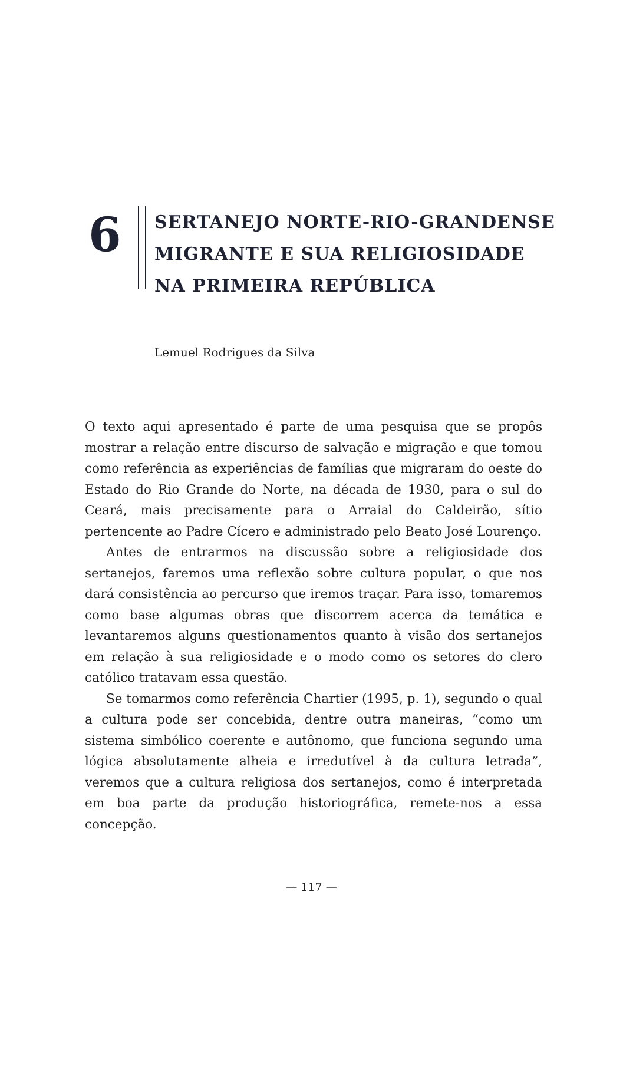6
SERTANEJO NORTE-RIO-GRANDENSE
MIGRANTE E SUA RELIGIOSIDADE
NA PRIMEIRA REPÚBLICA
Lemuel Rodrigues da Silva
O texto aqui apresentado é parte de uma pesquisa que se propôs mostrar a relação entre discurso de salvação e migração e que tomou como referência as experiências de famílias que migraram do oeste do Estado do Rio Grande do Norte, na década de 1930, para o sul do Ceará, mais precisamente para o Arraial do Caldeirão, sítio pertencente ao Padre Cícero e administrado pelo Beato José Lourenço.
Antes de entrarmos na discussão sobre a religiosidade dos sertanejos, faremos uma reflexão sobre cultura popular, o que nos dará consistência ao percurso que iremos traçar. Para isso, tomaremos como base algumas obras que discorrem acerca da temática e levantaremos alguns questionamentos quanto à visão dos sertanejos em relação à sua religiosidade e o modo como os setores do clero católico tratavam essa questão.
Se tomarmos como referência Chartier (1995, p. 1), segundo o qual a cultura pode ser concebida, dentre outra maneiras, “como um sistema simbólico coerente e autônomo, que funciona segundo uma lógica absolutamente alheia e irredutível à da cultura letrada”, veremos que a cultura religiosa dos sertanejos, como é interpretada em boa parte da produção historiográfica, remete-nos a essa concepção.
— 117 —